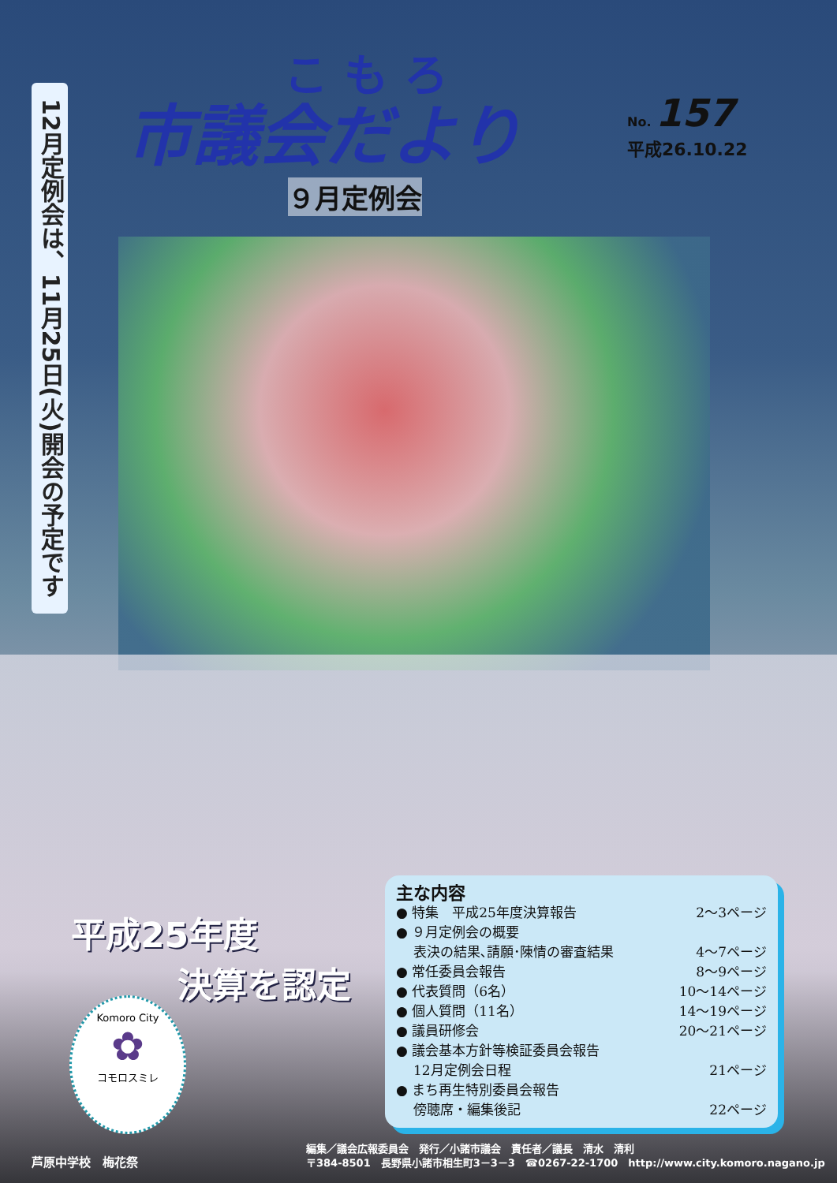こもろ
市議会だより
No. 157
平成26.10.22
９月定例会
12月定例会は、11月25日(火)開会の予定です
平成25年度
決算を認定
主な内容
● 特集　平成25年度決算報告 2～3ページ
● ９月定例会の概要
表決の結果､請願･陳情の審査結果 4～7ページ
● 常任委員会報告 8～9ページ
● 代表質問（6名） 10～14ページ
● 個人質問（11名） 14～19ページ
● 議員研修会 20～21ページ
● 議会基本方針等検証委員会報告
12月定例会日程 21ページ
● まち再生特別委員会報告
傍聴席・編集後記 22ページ
Komoro City
✿
コモロスミレ
芦原中学校　梅花祭
編集／議会広報委員会　発行／小諸市議会　責任者／議長　清水　清利
〒384-8501　長野県小諸市相生町3－3－3　☎0267-22-1700　http://www.city.komoro.nagano.jp